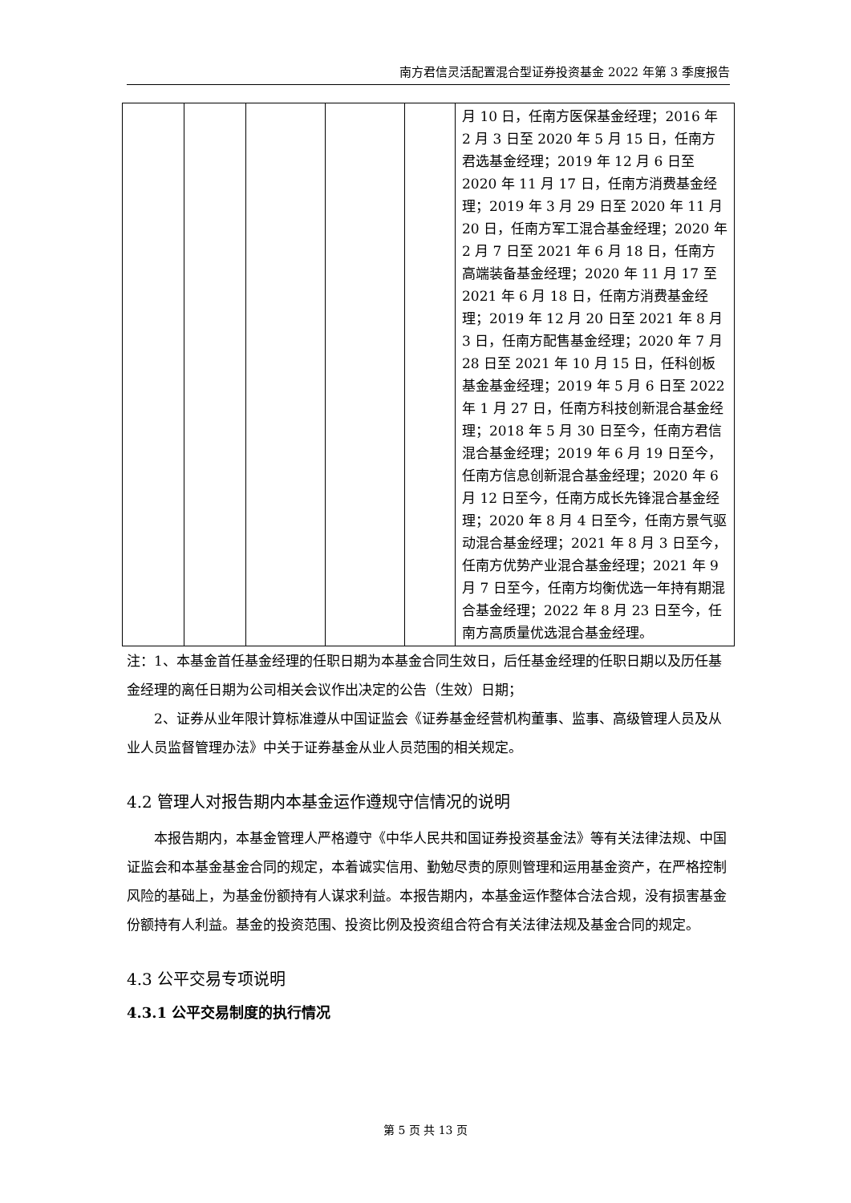南方君信灵活配置混合型证券投资基金 2022 年第 3 季度报告
| | | | | | 月 10 日，任南方医保基金经理；2016 年 2 月 3 日至 2020 年 5 月 15 日，任南方君选基金经理；2019 年 12 月 6 日至 2020 年 11 月 17 日，任南方消费基金经理；2019 年 3 月 29 日至 2020 年 11 月 20 日，任南方军工混合基金经理；2020 年 2 月 7 日至 2021 年 6 月 18 日，任南方高端装备基金经理；2020 年 11 月 17 至 2021 年 6 月 18 日，任南方消费基金经理；2019 年 12 月 20 日至 2021 年 8 月 3 日，任南方配售基金经理；2020 年 7 月 28 日至 2021 年 10 月 15 日，任科创板基金基金经理；2019 年 5 月 6 日至 2022 年 1 月 27 日，任南方科技创新混合基金经理；2018 年 5 月 30 日至今，任南方君信混合基金经理；2019 年 6 月 19 日至今，任南方信息创新混合基金经理；2020 年 6 月 12 日至今，任南方成长先锋混合基金经理；2020 年 8 月 4 日至今，任南方景气驱动混合基金经理；2021 年 8 月 3 日至今，任南方优势产业混合基金经理；2021 年 9 月 7 日至今，任南方均衡优选一年持有期混合基金经理；2022 年 8 月 23 日至今，任南方高质量优选混合基金经理。 |
注：1、本基金首任基金经理的任职日期为本基金合同生效日，后任基金经理的任职日期以及历任基金经理的离任日期为公司相关会议作出决定的公告（生效）日期；
2、证券从业年限计算标准遵从中国证监会《证券基金经营机构董事、监事、高级管理人员及从业人员监督管理办法》中关于证券基金从业人员范围的相关规定。
4.2 管理人对报告期内本基金运作遵规守信情况的说明
本报告期内，本基金管理人严格遵守《中华人民共和国证券投资基金法》等有关法律法规、中国证监会和本基金基金合同的规定，本着诚实信用、勤勉尽责的原则管理和运用基金资产，在严格控制风险的基础上，为基金份额持有人谋求利益。本报告期内，本基金运作整体合法合规，没有损害基金份额持有人利益。基金的投资范围、投资比例及投资组合符合有关法律法规及基金合同的规定。
4.3 公平交易专项说明
4.3.1 公平交易制度的执行情况
第 5 页 共 13 页